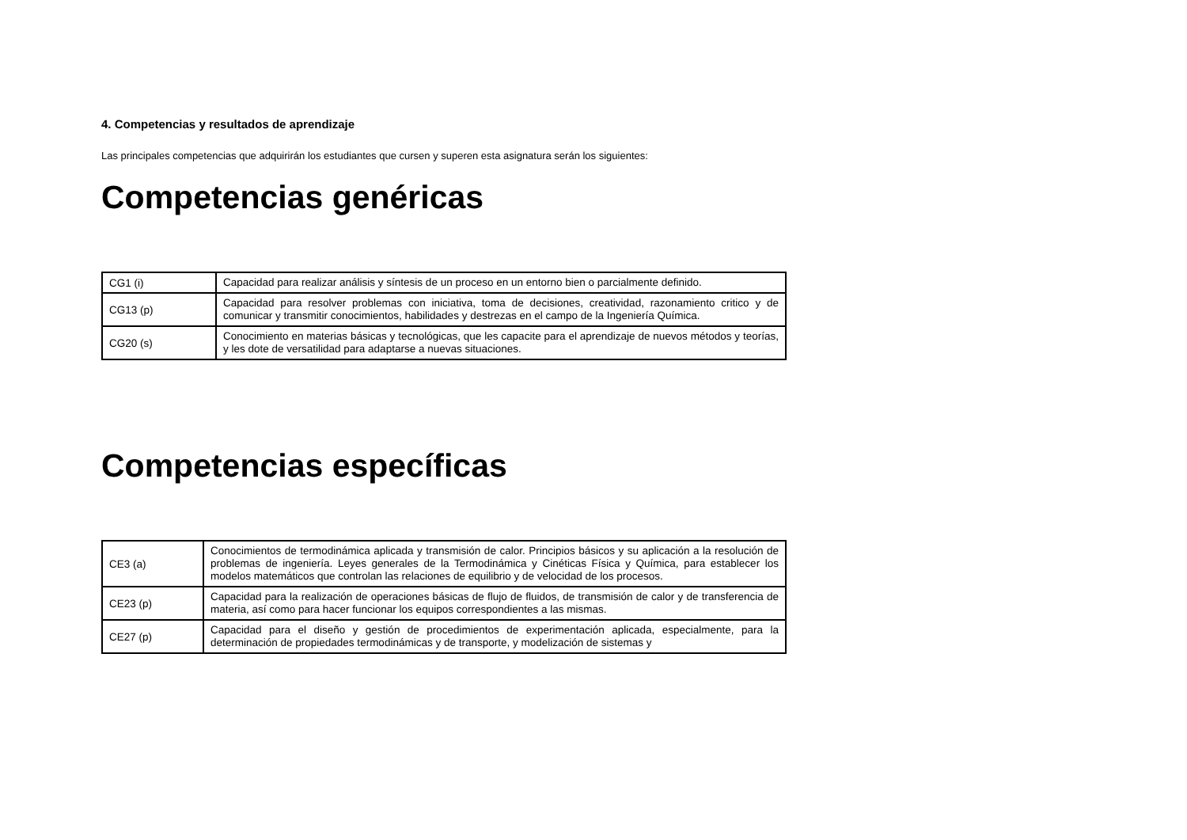4. Competencias y resultados de aprendizaje
Las principales competencias que adquirirán los estudiantes que cursen y superen esta asignatura serán los siguientes:
Competencias genéricas
| CG1 (i) | Capacidad para realizar análisis y síntesis de un proceso en un entorno bien o parcialmente definido. |
| CG13 (p) | Capacidad para resolver problemas con iniciativa, toma de decisiones, creatividad, razonamiento critico y de comunicar y transmitir conocimientos, habilidades y destrezas en el campo de la Ingeniería Química. |
| CG20 (s) | Conocimiento en materias básicas y tecnológicas, que les capacite para el aprendizaje de nuevos métodos y teorías, y les dote de versatilidad para adaptarse a nuevas situaciones. |
Competencias específicas
| CE3 (a) | Conocimientos de termodinámica aplicada y transmisión de calor. Principios básicos y su aplicación a la resolución de problemas de ingeniería. Leyes generales de la Termodinámica y Cinéticas Física y Química, para establecer los modelos matemáticos que controlan las relaciones de equilibrio y de velocidad de los procesos. |
| CE23 (p) | Capacidad para la realización de operaciones básicas de flujo de fluidos, de transmisión de calor y de transferencia de materia, así como para hacer funcionar los equipos correspondientes a las mismas. |
| CE27 (p) | Capacidad para el diseño y gestión de procedimientos de experimentación aplicada, especialmente, para la determinación de propiedades termodinámicas y de transporte, y modelización de sistemas y |